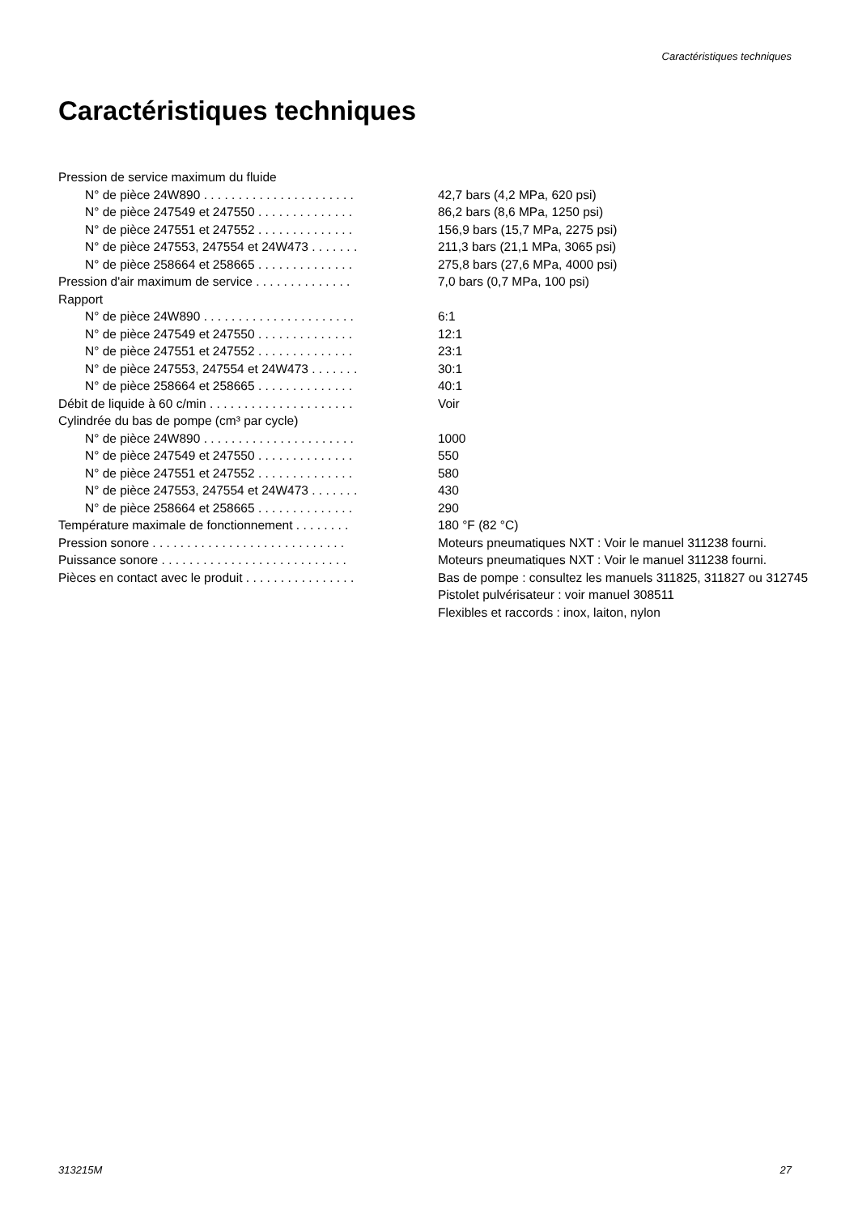Caractéristiques techniques
Caractéristiques techniques
| Pression de service maximum du fluide | |
| N° de pièce 24W890 . . . . . . . . . . . . . . . . . . . . . . | 42,7 bars (4,2 MPa, 620 psi) |
| N° de pièce 247549 et 247550 . . . . . . . . . . . . . . | 86,2 bars (8,6 MPa, 1250 psi) |
| N° de pièce 247551 et 247552 . . . . . . . . . . . . . . | 156,9 bars (15,7 MPa, 2275 psi) |
| N° de pièce 247553, 247554 et 24W473 . . . . . . . | 211,3 bars (21,1 MPa, 3065 psi) |
| N° de pièce 258664 et 258665 . . . . . . . . . . . . . . | 275,8 bars (27,6 MPa, 4000 psi) |
| Pression d'air maximum de service . . . . . . . . . . . . . . | 7,0 bars (0,7 MPa, 100 psi) |
| Rapport | |
| N° de pièce 24W890 . . . . . . . . . . . . . . . . . . . . . . | 6:1 |
| N° de pièce 247549 et 247550 . . . . . . . . . . . . . . | 12:1 |
| N° de pièce 247551 et 247552 . . . . . . . . . . . . . . | 23:1 |
| N° de pièce 247553, 247554 et 24W473 . . . . . . . | 30:1 |
| N° de pièce 258664 et 258665 . . . . . . . . . . . . . . | 40:1 |
| Débit de liquide à 60 c/min . . . . . . . . . . . . . . . . . . . . . | Voir |
| Cylindrée du bas de pompe (cm³ par cycle) | |
| N° de pièce 24W890 . . . . . . . . . . . . . . . . . . . . . . | 1000 |
| N° de pièce 247549 et 247550 . . . . . . . . . . . . . . | 550 |
| N° de pièce 247551 et 247552 . . . . . . . . . . . . . . | 580 |
| N° de pièce 247553, 247554 et 24W473 . . . . . . . | 430 |
| N° de pièce 258664 et 258665 . . . . . . . . . . . . . . | 290 |
| Température maximale de fonctionnement . . . . . . . . | 180 °F (82 °C) |
| Pression sonore . . . . . . . . . . . . . . . . . . . . . . . . . . . . | Moteurs pneumatiques NXT : Voir le manuel 311238 fourni. |
| Puissance sonore . . . . . . . . . . . . . . . . . . . . . . . . . . . | Moteurs pneumatiques NXT : Voir le manuel 311238 fourni. |
| Pièces en contact avec le produit . . . . . . . . . . . . . . . . | Bas de pompe : consultez les manuels 311825, 311827 ou 312745 Pistolet pulvérisateur : voir manuel 308511 Flexibles et raccords : inox, laiton, nylon |
313215M 27